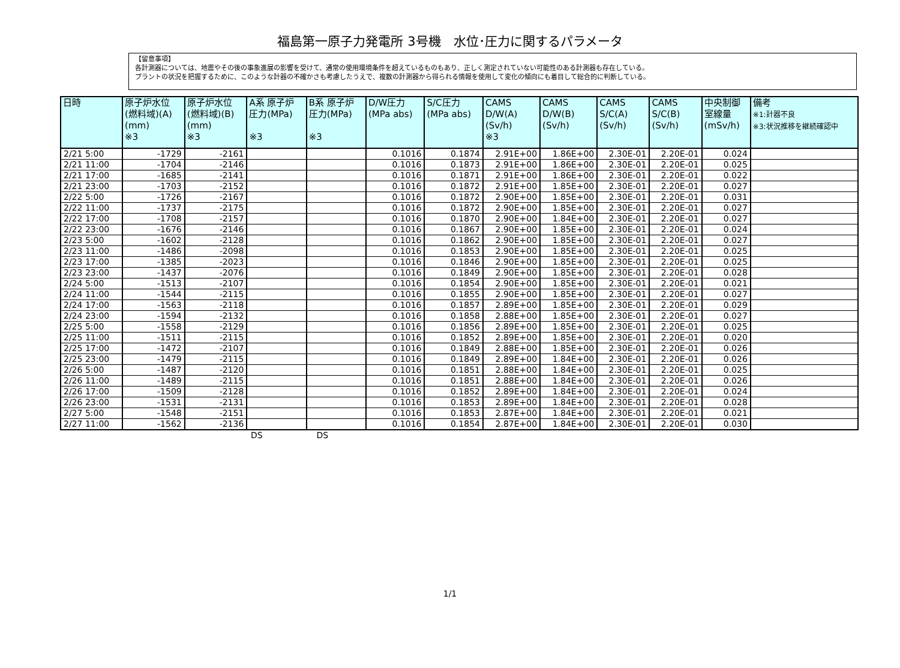福島第一原子力発電所 3号機　水位･圧力に関するパラメータ
【留意事項】
各計測器については、地震やその後の事象進展の影響を受けて、通常の使用環境条件を超えているものもあり、正しく測定されていない可能性のある計測器も存在している。
プラントの状況を把握するために、このような計器の不確かさも考慮したうえで、複数の計測器から得られる情報を使用して変化の傾向にも着目して総合的に判断している。
| 日時 | 原子炉水位 (燃料域)(A) (mm) ※3 | 原子炉水位 (燃料域)(B) (mm) ※3 | A系 原子炉 圧力(MPa) ※3 | B系 原子炉 圧力(MPa) ※3 | D/W圧力 (MPa abs) | S/C圧力 (MPa abs) | CAMS D/W(A) (Sv/h) ※3 | CAMS D/W(B) (Sv/h) | CAMS S/C(A) (Sv/h) | CAMS S/C(B) (Sv/h) | 中央制御 室線量 (mSv/h) | 備考 ※1:計器不良 ※3:状況推移を継続確認中 |
| --- | --- | --- | --- | --- | --- | --- | --- | --- | --- | --- | --- | --- |
| 2/21 5:00 | -1729 | -2161 | | | 0.1016 | 0.1874 | 2.91E+00 | 1.86E+00 | 2.30E-01 | 2.20E-01 | 0.024 | |
| 2/21 11:00 | -1704 | -2146 | | | 0.1016 | 0.1873 | 2.91E+00 | 1.86E+00 | 2.30E-01 | 2.20E-01 | 0.025 | |
| 2/21 17:00 | -1685 | -2141 | | | 0.1016 | 0.1871 | 2.91E+00 | 1.86E+00 | 2.30E-01 | 2.20E-01 | 0.022 | |
| 2/21 23:00 | -1703 | -2152 | | | 0.1016 | 0.1872 | 2.91E+00 | 1.85E+00 | 2.30E-01 | 2.20E-01 | 0.027 | |
| 2/22 5:00 | -1726 | -2167 | | | 0.1016 | 0.1872 | 2.90E+00 | 1.85E+00 | 2.30E-01 | 2.20E-01 | 0.031 | |
| 2/22 11:00 | -1737 | -2175 | | | 0.1016 | 0.1872 | 2.90E+00 | 1.85E+00 | 2.30E-01 | 2.20E-01 | 0.027 | |
| 2/22 17:00 | -1708 | -2157 | | | 0.1016 | 0.1870 | 2.90E+00 | 1.84E+00 | 2.30E-01 | 2.20E-01 | 0.027 | |
| 2/22 23:00 | -1676 | -2146 | | | 0.1016 | 0.1867 | 2.90E+00 | 1.85E+00 | 2.30E-01 | 2.20E-01 | 0.024 | |
| 2/23 5:00 | -1602 | -2128 | | | 0.1016 | 0.1862 | 2.90E+00 | 1.85E+00 | 2.30E-01 | 2.20E-01 | 0.027 | |
| 2/23 11:00 | -1486 | -2098 | | | 0.1016 | 0.1853 | 2.90E+00 | 1.85E+00 | 2.30E-01 | 2.20E-01 | 0.025 | |
| 2/23 17:00 | -1385 | -2023 | | | 0.1016 | 0.1846 | 2.90E+00 | 1.85E+00 | 2.30E-01 | 2.20E-01 | 0.025 | |
| 2/23 23:00 | -1437 | -2076 | | | 0.1016 | 0.1849 | 2.90E+00 | 1.85E+00 | 2.30E-01 | 2.20E-01 | 0.028 | |
| 2/24 5:00 | -1513 | -2107 | | | 0.1016 | 0.1854 | 2.90E+00 | 1.85E+00 | 2.30E-01 | 2.20E-01 | 0.021 | |
| 2/24 11:00 | -1544 | -2115 | | | 0.1016 | 0.1855 | 2.90E+00 | 1.85E+00 | 2.30E-01 | 2.20E-01 | 0.027 | |
| 2/24 17:00 | -1563 | -2118 | | | 0.1016 | 0.1857 | 2.89E+00 | 1.85E+00 | 2.30E-01 | 2.20E-01 | 0.029 | |
| 2/24 23:00 | -1594 | -2132 | | | 0.1016 | 0.1858 | 2.88E+00 | 1.85E+00 | 2.30E-01 | 2.20E-01 | 0.027 | |
| 2/25 5:00 | -1558 | -2129 | | | 0.1016 | 0.1856 | 2.89E+00 | 1.85E+00 | 2.30E-01 | 2.20E-01 | 0.025 | |
| 2/25 11:00 | -1511 | -2115 | | | 0.1016 | 0.1852 | 2.89E+00 | 1.85E+00 | 2.30E-01 | 2.20E-01 | 0.020 | |
| 2/25 17:00 | -1472 | -2107 | | | 0.1016 | 0.1849 | 2.88E+00 | 1.85E+00 | 2.30E-01 | 2.20E-01 | 0.026 | |
| 2/25 23:00 | -1479 | -2115 | | | 0.1016 | 0.1849 | 2.89E+00 | 1.84E+00 | 2.30E-01 | 2.20E-01 | 0.026 | |
| 2/26 5:00 | -1487 | -2120 | | | 0.1016 | 0.1851 | 2.88E+00 | 1.84E+00 | 2.30E-01 | 2.20E-01 | 0.025 | |
| 2/26 11:00 | -1489 | -2115 | | | 0.1016 | 0.1851 | 2.88E+00 | 1.84E+00 | 2.30E-01 | 2.20E-01 | 0.026 | |
| 2/26 17:00 | -1509 | -2128 | | | 0.1016 | 0.1852 | 2.89E+00 | 1.84E+00 | 2.30E-01 | 2.20E-01 | 0.024 | |
| 2/26 23:00 | -1531 | -2131 | | | 0.1016 | 0.1853 | 2.89E+00 | 1.84E+00 | 2.30E-01 | 2.20E-01 | 0.028 | |
| 2/27 5:00 | -1548 | -2151 | | | 0.1016 | 0.1853 | 2.87E+00 | 1.84E+00 | 2.30E-01 | 2.20E-01 | 0.021 | |
| 2/27 11:00 | -1562 | -2136 | | | 0.1016 | 0.1854 | 2.87E+00 | 1.84E+00 | 2.30E-01 | 2.20E-01 | 0.030 | |
DS DS
1/1